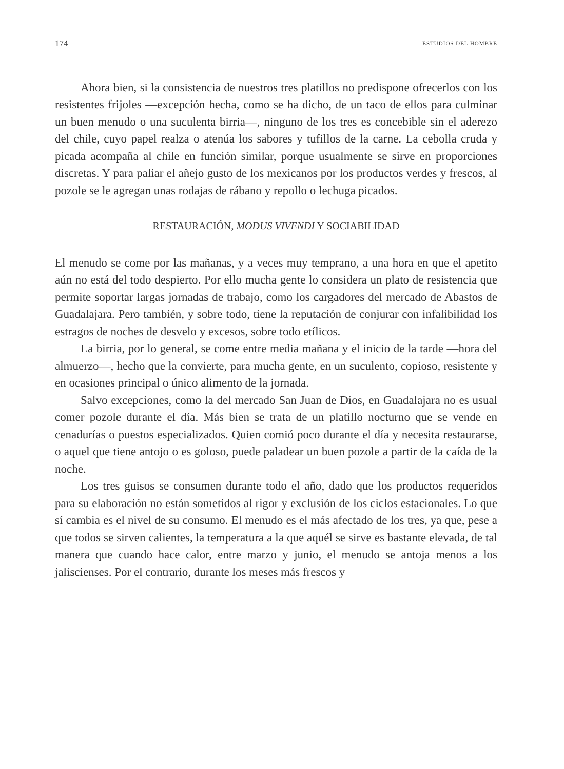174 ESTUDIOS DEL HOMBRE
Ahora bien, si la consistencia de nuestros tres platillos no predispone ofrecerlos con los resistentes frijoles —excepción hecha, como se ha dicho, de un taco de ellos para culminar un buen menudo o una suculenta birria—, ninguno de los tres es concebible sin el aderezo del chile, cuyo papel realza o atenúa los sabores y tufillos de la carne. La cebolla cruda y picada acompaña al chile en función similar, porque usualmente se sirve en proporciones discretas. Y para paliar el añejo gusto de los mexicanos por los productos verdes y frescos, al pozole se le agregan unas rodajas de rábano y repollo o lechuga picados.
RESTAURACIÓN, MODUS VIVENDI Y SOCIABILIDAD
El menudo se come por las mañanas, y a veces muy temprano, a una hora en que el apetito aún no está del todo despierto. Por ello mucha gente lo considera un plato de resistencia que permite soportar largas jornadas de trabajo, como los cargadores del mercado de Abastos de Guadalajara. Pero también, y sobre todo, tiene la reputación de conjurar con infalibilidad los estragos de noches de desvelo y excesos, sobre todo etílicos.
La birria, por lo general, se come entre media mañana y el inicio de la tarde —hora del almuerzo—, hecho que la convierte, para mucha gente, en un suculento, copioso, resistente y en ocasiones principal o único alimento de la jornada.
Salvo excepciones, como la del mercado San Juan de Dios, en Guadalajara no es usual comer pozole durante el día. Más bien se trata de un platillo nocturno que se vende en cenadurías o puestos especializados. Quien comió poco durante el día y necesita restaurarse, o aquel que tiene antojo o es goloso, puede paladear un buen pozole a partir de la caída de la noche.
Los tres guisos se consumen durante todo el año, dado que los productos requeridos para su elaboración no están sometidos al rigor y exclusión de los ciclos estacionales. Lo que sí cambia es el nivel de su consumo. El menudo es el más afectado de los tres, ya que, pese a que todos se sirven calientes, la temperatura a la que aquél se sirve es bastante elevada, de tal manera que cuando hace calor, entre marzo y junio, el menudo se antoja menos a los jaliscienses. Por el contrario, durante los meses más frescos y